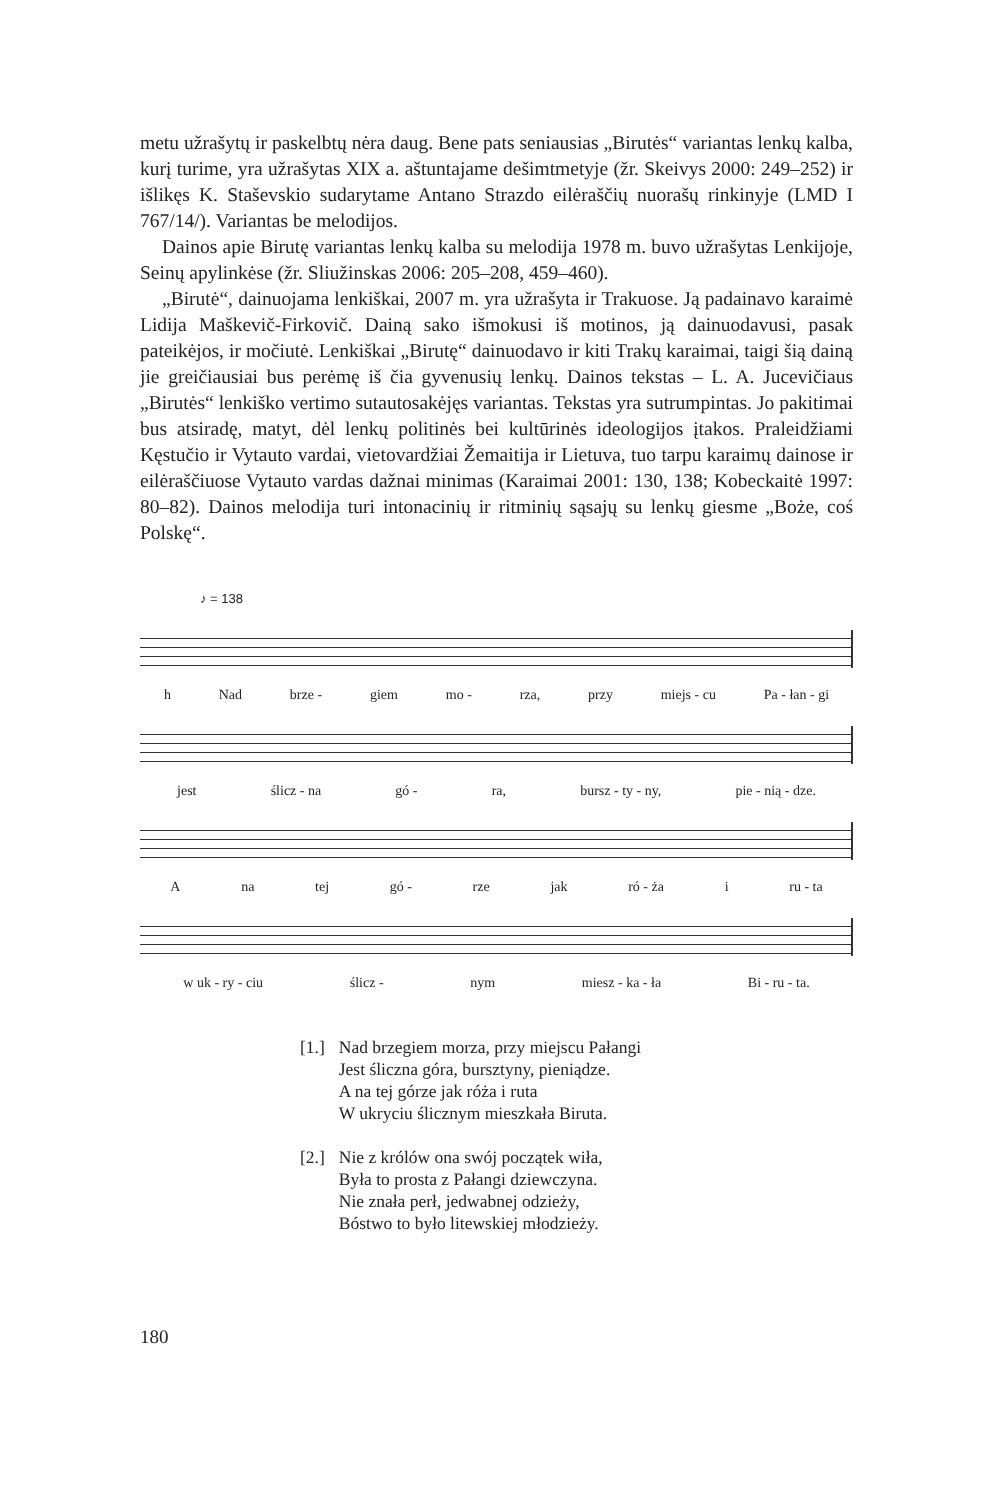metu užrašytų ir paskelbtų nėra daug. Bene pats seniausias „Birutės“ variantas lenkų kalba, kurį turime, yra užrašytas XIX a. aštuntajame dešimtmetyje (žr. Skeivys 2000: 249–252) ir išlikęs K. Staševskio sudarytame Antano Strazdo eilėraščių nuorašų rinkinyje (LMD I 767/14/). Variantas be melodijos.
Dainos apie Birutę variantas lenkų kalba su melodija 1978 m. buvo užrašytas Lenkijoje, Seinų apylinkėse (žr. Sliužinskas 2006: 205–208, 459–460).
„Birutė“, dainuojama lenkiškai, 2007 m. yra užrašyta ir Trakuose. Ją padainavo karaimė Lidija Maškevič-Firkovič. Dainą sako išmokusi iš motinos, ją dainuodavusi, pasak pateikėjos, ir močiutė. Lenkiškai „Birutę“ dainuodavo ir kiti Trakų karaimai, taigi šią dainą jie greičiausiai bus perėmę iš čia gyvenusių lenkų. Dainos tekstas – L. A. Jucevičiaus „Birutės“ lenkiško vertimo sutautosakėjęs variantas. Tekstas yra sutrumpintas. Jo pakitimai bus atsiradę, matyt, dėl lenkų politinės bei kultūrinės ideologijos įtakos. Praleidžiami Kęstučio ir Vytauto vardai, vietovardžiai Žemaitija ir Lietuva, tuo tarpu karaimų dainose ir eilėraščiuose Vytauto vardas dažnai minimas (Karaimai 2001: 130, 138; Kobeckaitė 1997: 80–82). Dainos melodija turi intonacinių ir ritminių sąsajų su lenkų giesme „Boże, coś Polskę“.
♪ = 138
h Nad brze - giem mo - rza, przy miejs - cu Pa - łan - gi
jest ślicz - na gó - ra, bursz - ty - ny, pie - nią - dze.
Ana tej gó - rze jak ró - ża i ru - ta
w uk - ry - ciu ślicz - nym miesz - ka - ła Bi - ru - ta.
[1.] Nad brzegiem morza, przy miejscu Pałangi
Jest śliczna góra, bursztyny, pieniądze.
A na tej górze jak róża i ruta
W ukryciu ślicznym mieszkała Biruta.
[2.] Nie z królów ona swój początek wiła,
Była to prosta z Pałangi dziewczyna.
Nie znała perł, jedwabnej odzieży,
Bóstwo to było litewskiej młodzieży.
180